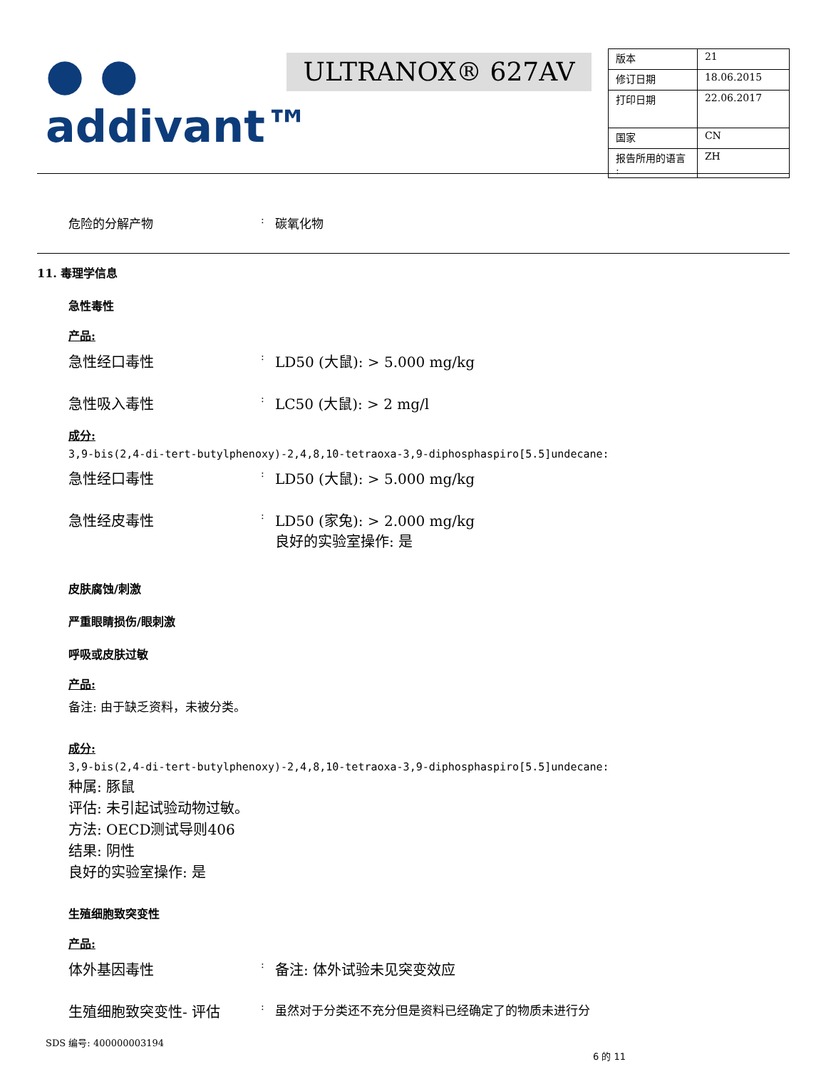● ●
addivant™
ULTRANOX® 627AV
| 版本 | 21 |
| 修订日期 | 18.06.2015 |
| 打印日期 | 22.06.2017 |
| 国家 | CN |
| 报告所用的语言 : | ZH |
危险的分解产物
:
碳氧化物
11. 毒理学信息
急性毒性
产品:
急性经口毒性
:
LD50 (大鼠): > 5.000 mg/kg
急性吸入毒性
:
LC50 (大鼠): > 2 mg/l
成分:
3,9-bis(2,4-di-tert-butylphenoxy)-2,4,8,10-tetraoxa-3,9-diphosphaspiro[5.5]undecane:
急性经口毒性
:
LD50 (大鼠): > 5.000 mg/kg
急性经皮毒性
:
LD50 (家兔): > 2.000 mg/kg
良好的实验室操作: 是
皮肤腐蚀/刺激
严重眼睛损伤/眼刺激
呼吸或皮肤过敏
产品:
备注: 由于缺乏资料，未被分类。
成分:
3,9-bis(2,4-di-tert-butylphenoxy)-2,4,8,10-tetraoxa-3,9-diphosphaspiro[5.5]undecane:
种属: 豚鼠
评估: 未引起试验动物过敏。
方法: OECD测试导则406
结果: 阴性
良好的实验室操作: 是
生殖细胞致突变性
产品:
体外基因毒性
:
备注: 体外试验未见突变效应
生殖细胞致突变性- 评估
:
虽然对于分类还不充分但是资料已经确定了的物质未进行分
SDS 编号: 400000003194
6 的 11